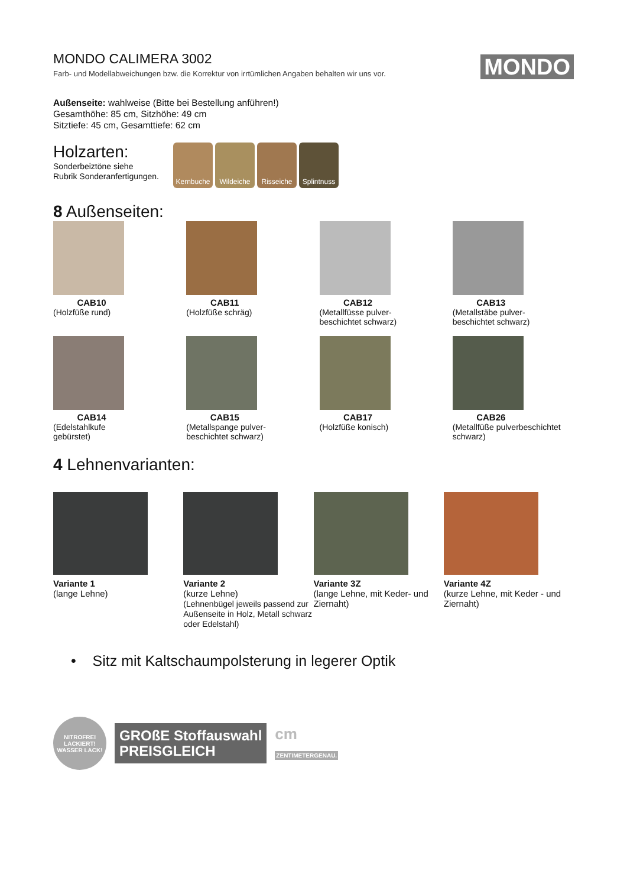MONDO CALIMERA 3002
Farb- und Modellabweichungen bzw. die Korrektur von irrtümlichen Angaben behalten wir uns vor.
MONDO
Außenseite: wahlweise (Bitte bei Bestellung anführen!)
Gesamthöhe: 85 cm, Sitzhöhe: 49 cm
Sitztiefe: 45 cm, Gesamttiefe: 62 cm
Holzarten:
Sonderbeiztöne siehe
Rubrik Sonderanfertigungen.
Kernbuche Wildeiche Risseiche Splintnuss
8 Außenseiten:
CAB10
(Holzfüße rund)
CAB11
(Holzfüße schräg)
CAB12
(Metallfüsse pulver-
beschichtet schwarz)
CAB13
(Metallstäbe pulver-
beschichtet schwarz)
CAB14
(Edelstahlkufe
gebürstet)
CAB15
(Metallspange pulver-
beschichtet schwarz)
CAB17
(Holzfüße konisch)
CAB26
(Metallfüße pulverbeschichtet schwarz)
4 Lehnenvarianten:
Variante 1
(lange Lehne)
Variante 2
(kurze Lehne)
(Lehnenbügel jeweils passend zur Außenseite in Holz, Metall schwarz oder Edelstahl)
Variante 3Z
(lange Lehne, mit Keder- und Ziernaht)
Variante 4Z
(kurze Lehne, mit Keder - und Ziernaht)
• Sitz mit Kaltschaumpolsterung in legerer Optik
NITROFREI LACKIERT!
WASSER LACK!
GROßE Stoffauswahl
PREISGLEICH
cm
ZENTIMETERGENAU.